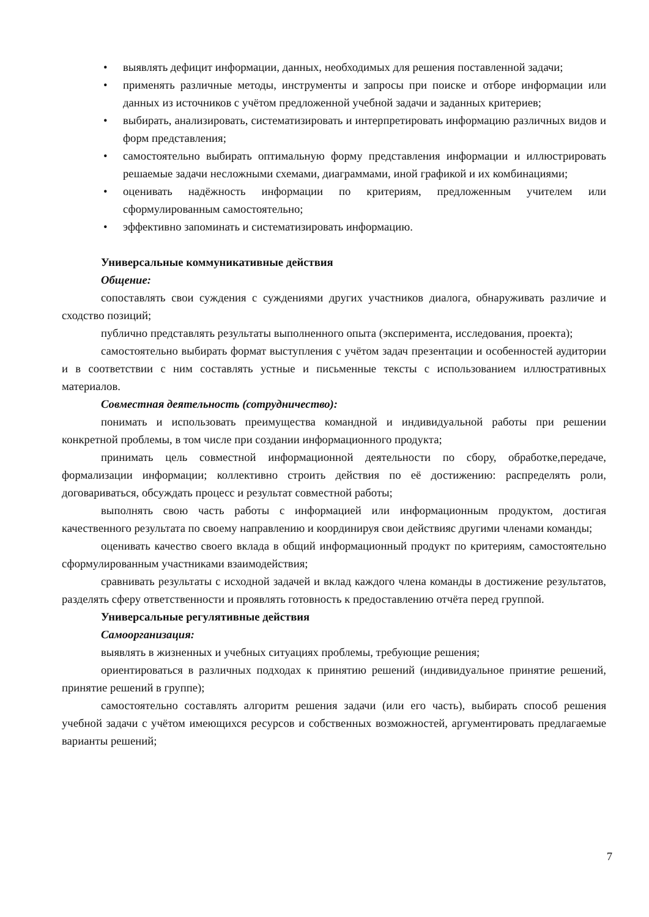• выявлять дефицит информации, данных, необходимых для решения поставленной задачи;
• применять различные методы, инструменты и запросы при поиске и отборе информации или данных из источников с учётом предложенной учебной задачи и заданных критериев;
• выбирать, анализировать, систематизировать и интерпретировать информацию различных видов и форм представления;
• самостоятельно выбирать оптимальную форму представления информации и иллюстрировать решаемые задачи несложными схемами, диаграммами, иной графикой и их комбинациями;
• оценивать надёжность информации по критериям, предложенным учителем или сформулированным самостоятельно;
• эффективно запоминать и систематизировать информацию.
Универсальные коммуникативные действия
Общение:
сопоставлять свои суждения с суждениями других участников диалога, обнаруживать различие и сходство позиций;
публично представлять результаты выполненного опыта (эксперимента, исследования, проекта);
самостоятельно выбирать формат выступления с учётом задач презентации и особенностей аудитории и в соответствии с ним составлять устные и письменные тексты с использованием иллюстративных материалов.
Совместная деятельность (сотрудничество):
понимать и использовать преимущества командной и индивидуальной работы при решении конкретной проблемы, в том числе при создании информационного продукта;
принимать цель совместной информационной деятельности по сбору, обработке,передаче, формализации информации; коллективно строить действия по её достижению: распределять роли, договариваться, обсуждать процесс и результат совместной работы;
выполнять свою часть работы с информацией или информационным продуктом, достигая качественного результата по своему направлению и координируя свои действияс другими членами команды;
оценивать качество своего вклада в общий информационный продукт по критериям, самостоятельно сформулированным участниками взаимодействия;
сравнивать результаты с исходной задачей и вклад каждого члена команды в достижение результатов, разделять сферу ответственности и проявлять готовность к предоставлению отчёта перед группой.
Универсальные регулятивные действия
Самоорганизация:
выявлять в жизненных и учебных ситуациях проблемы, требующие решения;
ориентироваться в различных подходах к принятию решений (индивидуальное принятие решений, принятие решений в группе);
самостоятельно составлять алгоритм решения задачи (или его часть), выбирать способ решения учебной задачи с учётом имеющихся ресурсов и собственных возможностей, аргументировать предлагаемые варианты решений;
7